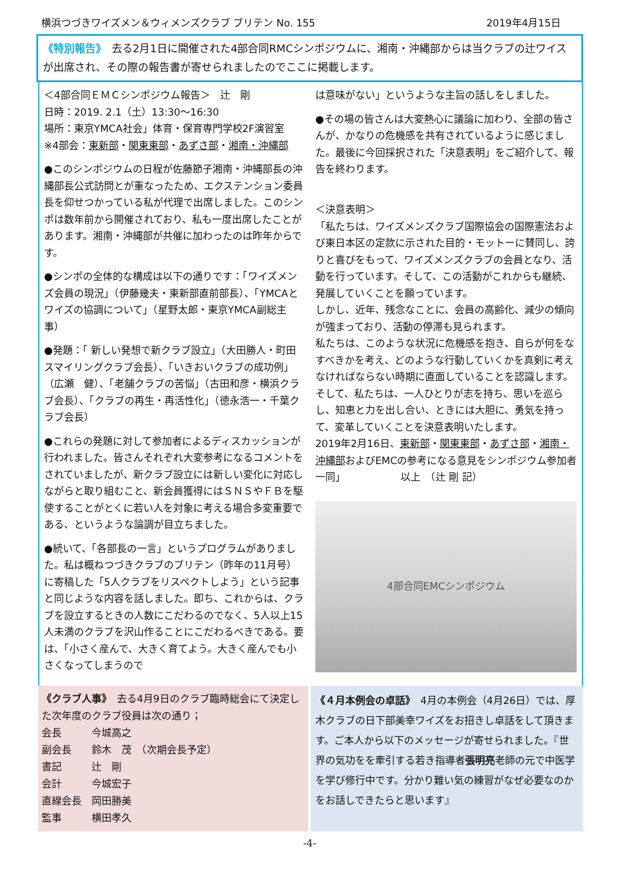横浜つづきワイズメン＆ウィメンズクラブ ブリテン No. 155 2019年4月15日
《特別報告》　去る2月1日に開催された4部合同RMCシンポジウムに、湘南・沖縄部からは当クラブの辻ワイスが出席され、その際の報告書が寄せられましたのでここに掲載します。
＜4部合同ＥＭＣシンポジウム報告＞　辻　剛
日時：2019. 2.1（土）13:30～16:30
場所：東京YMCA社会」体育・保育専門学校2F演習室
※4部会：東新部・関東東部・あずさ部・湘南・沖縄部
●このシンポジウムの日程が佐藤節子湘南・沖縄部長の沖縄部長公式訪問とが重なったため、エクステンション委員長を仰せつかっている私が代理で出席しました。このシンポは数年前から開催されており、私も一度出席したことがあります。湘南・沖縄部が共催に加わったのは昨年からです。
●シンポの全体的な構成は以下の通りです：「ワイズメンズ会員の現況」（伊藤幾夫・東新部直前部長）、「YMCAとワイズの協調について」（星野太郎・東京YMCA副総主事）
●発題：「 新しい発想で新クラブ設立」（大田勝人・町田スマイリングクラブ会長）、「いきおいクラブの成功例」（広瀬　健）、「老舗クラブの苦悩」（古田和彦・横浜クラブ会長）、「クラブの再生・再活性化」（徳永浩一・千葉クラブ会長）
●これらの発題に対して参加者によるディスカッションが行われました。皆さんそれぞれ大変参考になるコメントをされていましたが、新クラブ設立には新しい変化に対応しながらと取り組むこと、新会員獲得にはＳＮＳやＦＢを駆使することがとくに若い人を対象に考える場合多変重要である、というような論調が目立ちました。
●続いて、「各部長の一言」というプログラムがありました。私は概ねつづきクラブのブリテン（昨年の11月号）に寄稿した「5人クラブをリスペクトしよう」という記事と同じような内容を話しました。即ち、これからは、クラブを設立するときの人数にこだわるのでなく、5人以上15人未満のクラブを沢山作ることにこだわるべきである。要は、「小さく産んで、大きく育てよう。大きく産んでも小さくなってしまうので
は意味がない」というような主旨の話しをしました。
●その場の皆さんは大変熱心に議論に加わり、全部の皆さんが、かなりの危機感を共有されているように感じました。最後に今回採択された「決意表明」をご紹介して、報告を終わります。
＜決意表明＞
「私たちは、ワイズメンズクラブ国際協会の国際憲法および東日本区の定款に示された目的・モットーに賛同し、誇りと喜びをもって、ワイズメンズクラブの会員となり、活動を行っています。そして、この活動がこれからも継続、発展していくことを願っています。
しかし、近年、残念なことに、会員の高齢化、減少の傾向が強まっており、活動の停滞も見られます。
私たちは、このような状況に危機感を抱き、自らが何をなすべきかを考え、どのような行動していくかを真剣に考えなければならない時期に直面していることを認識します。そして、私たちは、一人ひとりが志を持ち、思いを巡らし、知恵と力を出し合い、ときには大胆に、勇気を持って、変革していくことを決意表明いたします。
2019年2月16日、東新部・関東東部・あずさ部・湘南・沖縄部およびEMCの参考になる意見をシンポジウム参加者一同」　　　　　　以上　（辻 剛 記）
4部合同EMCシンポジウム
《クラブ人事》　去る4月9日のクラブ臨時総会にて決定した次年度のクラブ役員は次の通り；
会長　　　今城高之
副会長　　鈴木　茂　（次期会長予定）
書記　　　辻　剛
会計　　　今城宏子
直線会長　岡田勝美
監事　　　横田孝久
《４月本例会の卓話》　4月の本例会（4月26日）では、厚木クラブの日下部美幸ワイズをお招きし卓話をして頂きます。ご本人から以下のメッセージが寄せられました。『世界の気功をを牽引する若き指導者張明亮老師の元で中医学を学び修行中です。分かり難い気の練習がなぜ必要なのかをお話しできたらと思います』
-4-